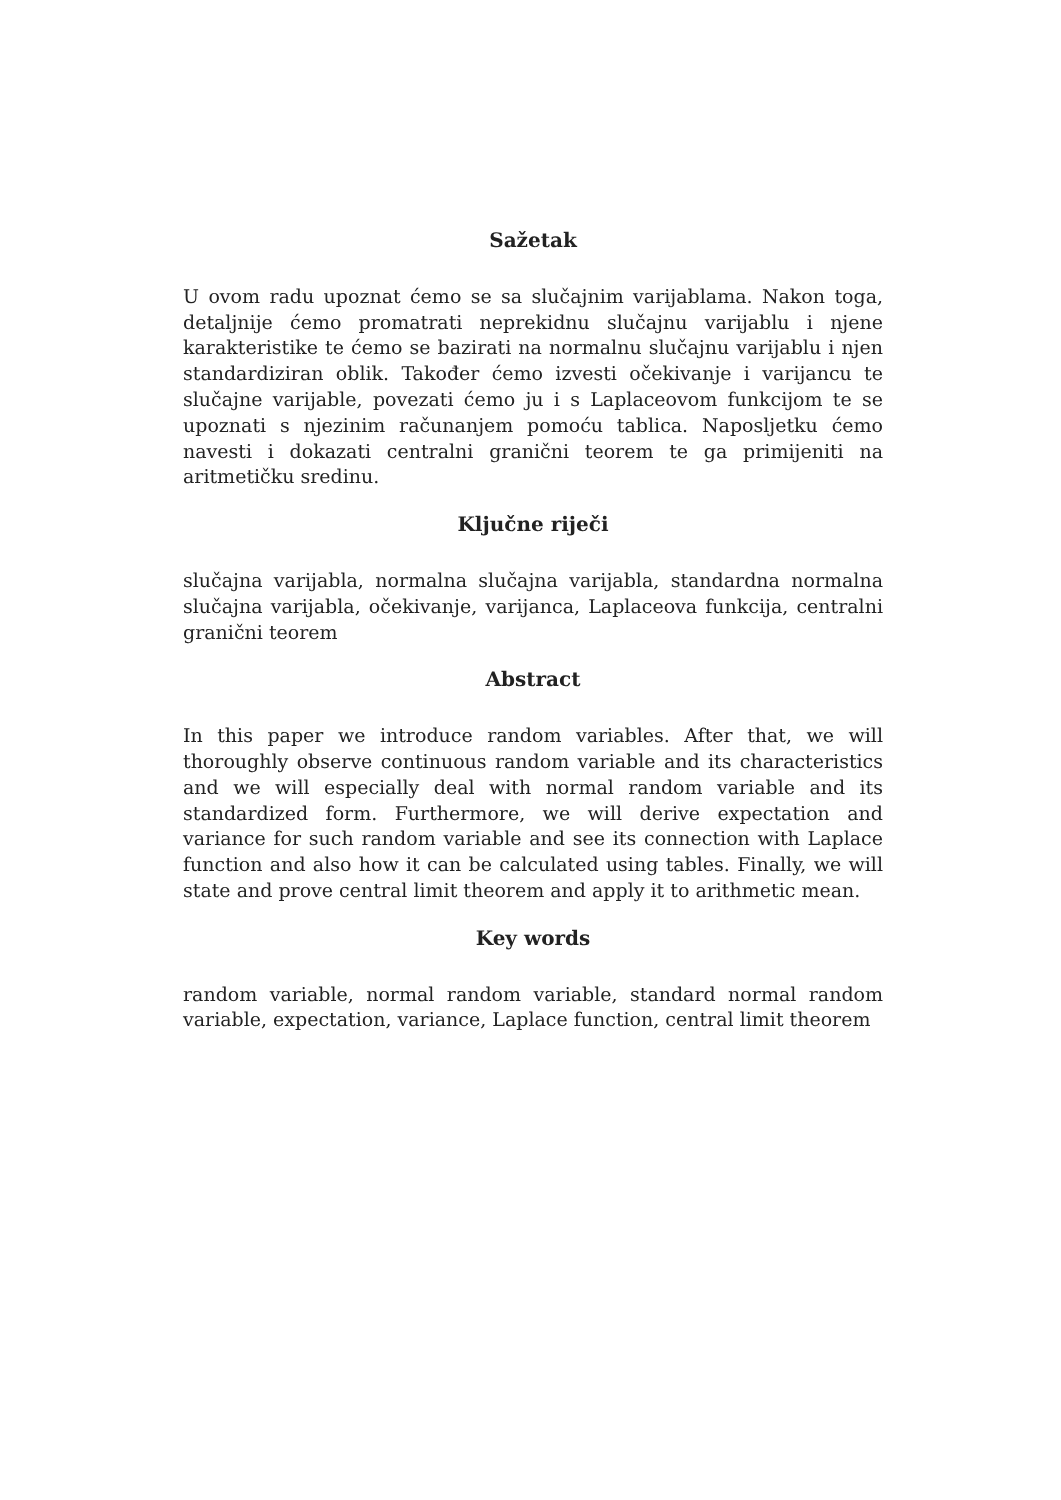Sažetak
U ovom radu upoznat ćemo se sa slučajnim varijablama. Nakon toga, detaljnije ćemo promatrati neprekidnu slučajnu varijablu i njene karakteristike te ćemo se bazirati na normalnu slučajnu varijablu i njen standardiziran oblik. Također ćemo izvesti očekivanje i varijancu te slučajne varijable, povezati ćemo ju i s Laplaceovom funkcijom te se upoznati s njezinim računanjem pomoću tablica. Naposljetku ćemo navesti i dokazati centralni granični teorem te ga primijeniti na aritmetičku sredinu.
Ključne riječi
slučajna varijabla, normalna slučajna varijabla, standardna normalna slučajna varijabla, očekivanje, varijanca, Laplaceova funkcija, centralni granični teorem
Abstract
In this paper we introduce random variables. After that, we will thoroughly observe continuous random variable and its characteristics and we will especially deal with normal random variable and its standardized form. Furthermore, we will derive expectation and variance for such random variable and see its connection with Laplace function and also how it can be calculated using tables. Finally, we will state and prove central limit theorem and apply it to arithmetic mean.
Key words
random variable, normal random variable, standard normal random variable, expectation, variance, Laplace function, central limit theorem